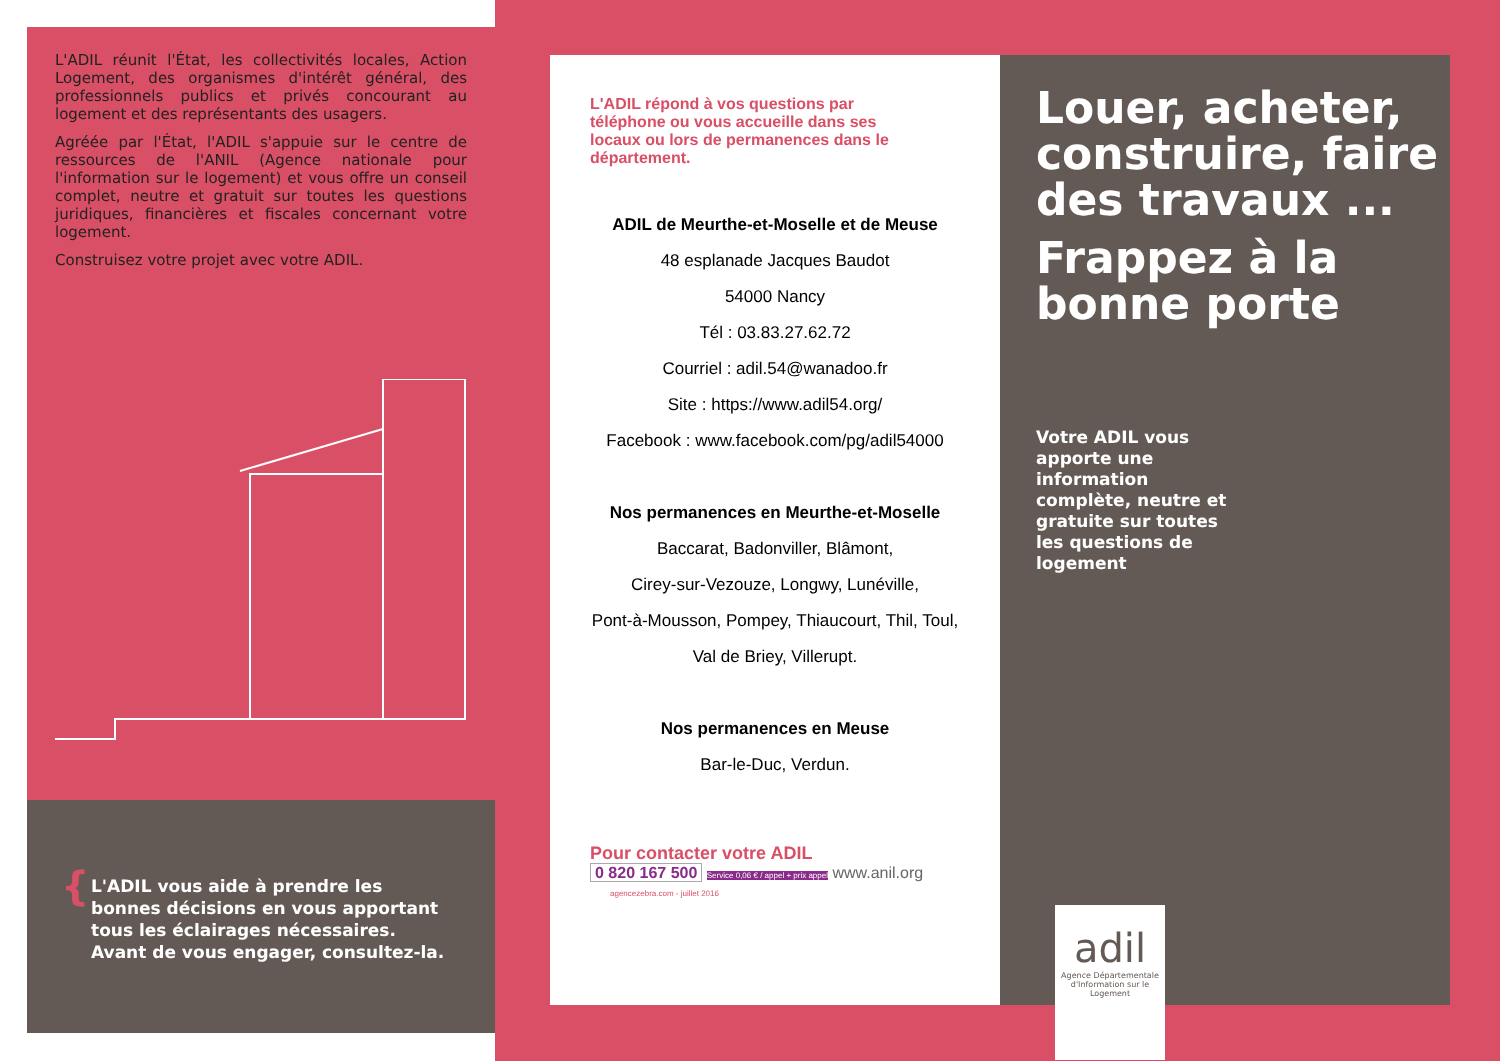L'ADIL réunit l'État, les collectivités locales, Action Logement, des organismes d'intérêt général, des professionnels publics et privés concourant au logement et des représentants des usagers.
Agréée par l'État, l'ADIL s'appuie sur le centre de ressources de l'ANIL (Agence nationale pour l'information sur le logement) et vous offre un conseil complet, neutre et gratuit sur toutes les questions juridiques, financières et fiscales concernant votre logement.
Construisez votre projet avec votre ADIL.
{ L'ADIL vous aide à prendre les bonnes décisions en vous apportant tous les éclairages nécessaires. Avant de vous engager, consultez-la.
L'ADIL répond à vos questions par téléphone ou vous accueille dans ses locaux ou lors de permanences dans le département.
ADIL de Meurthe-et-Moselle et de Meuse
48 esplanade Jacques Baudot
54000 Nancy
Tél : 03.83.27.62.72
Courriel : adil.54@wanadoo.fr
Site : https://www.adil54.org/
Facebook : www.facebook.com/pg/adil54000
Nos permanences en Meurthe-et-Moselle
Baccarat, Badonviller, Blâmont,
Cirey-sur-Vezouze, Longwy, Lunéville,
Pont-à-Mousson, Pompey, Thiaucourt, Thil, Toul,
Val de Briey, Villerupt.
Nos permanences en Meuse
Bar-le-Duc, Verdun.
Pour contacter votre ADIL
0 820 167 500 Service 0,06 € / appel + prix appel www.anil.org agencezebra.com - juillet 2016
Louer, acheter, construire, faire des travaux ...
Frappez à la bonne porte
Votre ADIL vous apporte une information complète, neutre et gratuite sur toutes les questions de logement
adil
Agence Départementale d'Information sur le Logement